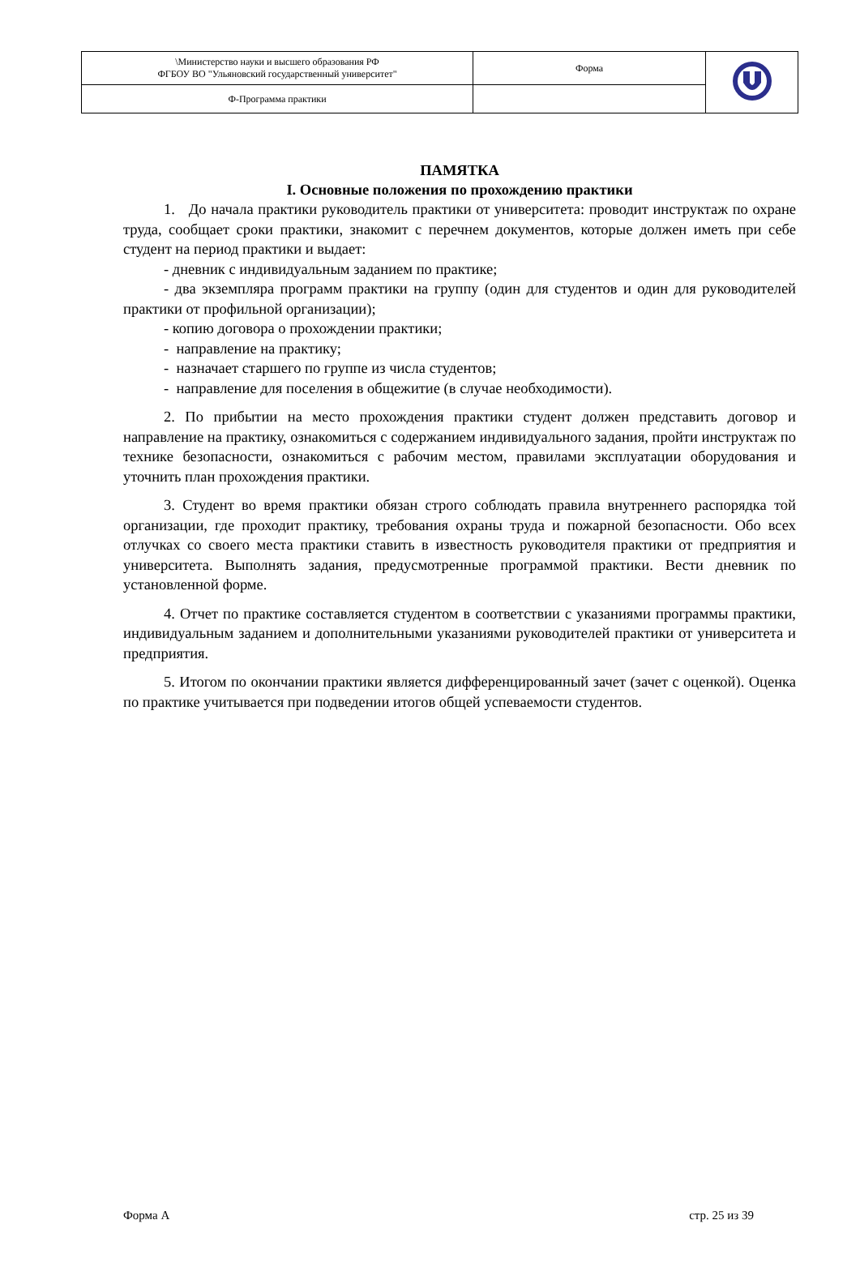| \Министерство науки и высшего образования РФ ФГБОУ ВО "Ульяновский государственный университет" | Форма | |
| Ф-Программа практики | | |
ПАМЯТКА
I. Основные положения по прохождению практики
1. До начала практики руководитель практики от университета: проводит инструктаж по охране труда, сообщает сроки практики, знакомит с перечнем документов, которые должен иметь при себе студент на период практики и выдает:
- дневник с индивидуальным заданием по практике;
- два экземпляра программ практики на группу (один для студентов и один для руководителей практики от профильной организации);
- копию договора о прохождении практики;
- направление на практику;
- назначает старшего по группе из числа студентов;
- направление для поселения в общежитие (в случае необходимости).
2. По прибытии на место прохождения практики студент должен представить договор и направление на практику, ознакомиться с содержанием индивидуального задания, пройти инструктаж по технике безопасности, ознакомиться с рабочим местом, правилами эксплуатации оборудования и уточнить план прохождения практики.
3. Студент во время практики обязан строго соблюдать правила внутреннего распорядка той организации, где проходит практику, требования охраны труда и пожарной безопасности. Обо всех отлучках со своего места практики ставить в известность руководителя практики от предприятия и университета. Выполнять задания, предусмотренные программой практики. Вести дневник по установленной форме.
4. Отчет по практике составляется студентом в соответствии с указаниями программы практики, индивидуальным заданием и дополнительными указаниями руководителей практики от университета и предприятия.
5. Итогом по окончании практики является дифференцированный зачет (зачет с оценкой). Оценка по практике учитывается при подведении итогов общей успеваемости студентов.
Форма А стр. 25 из 39